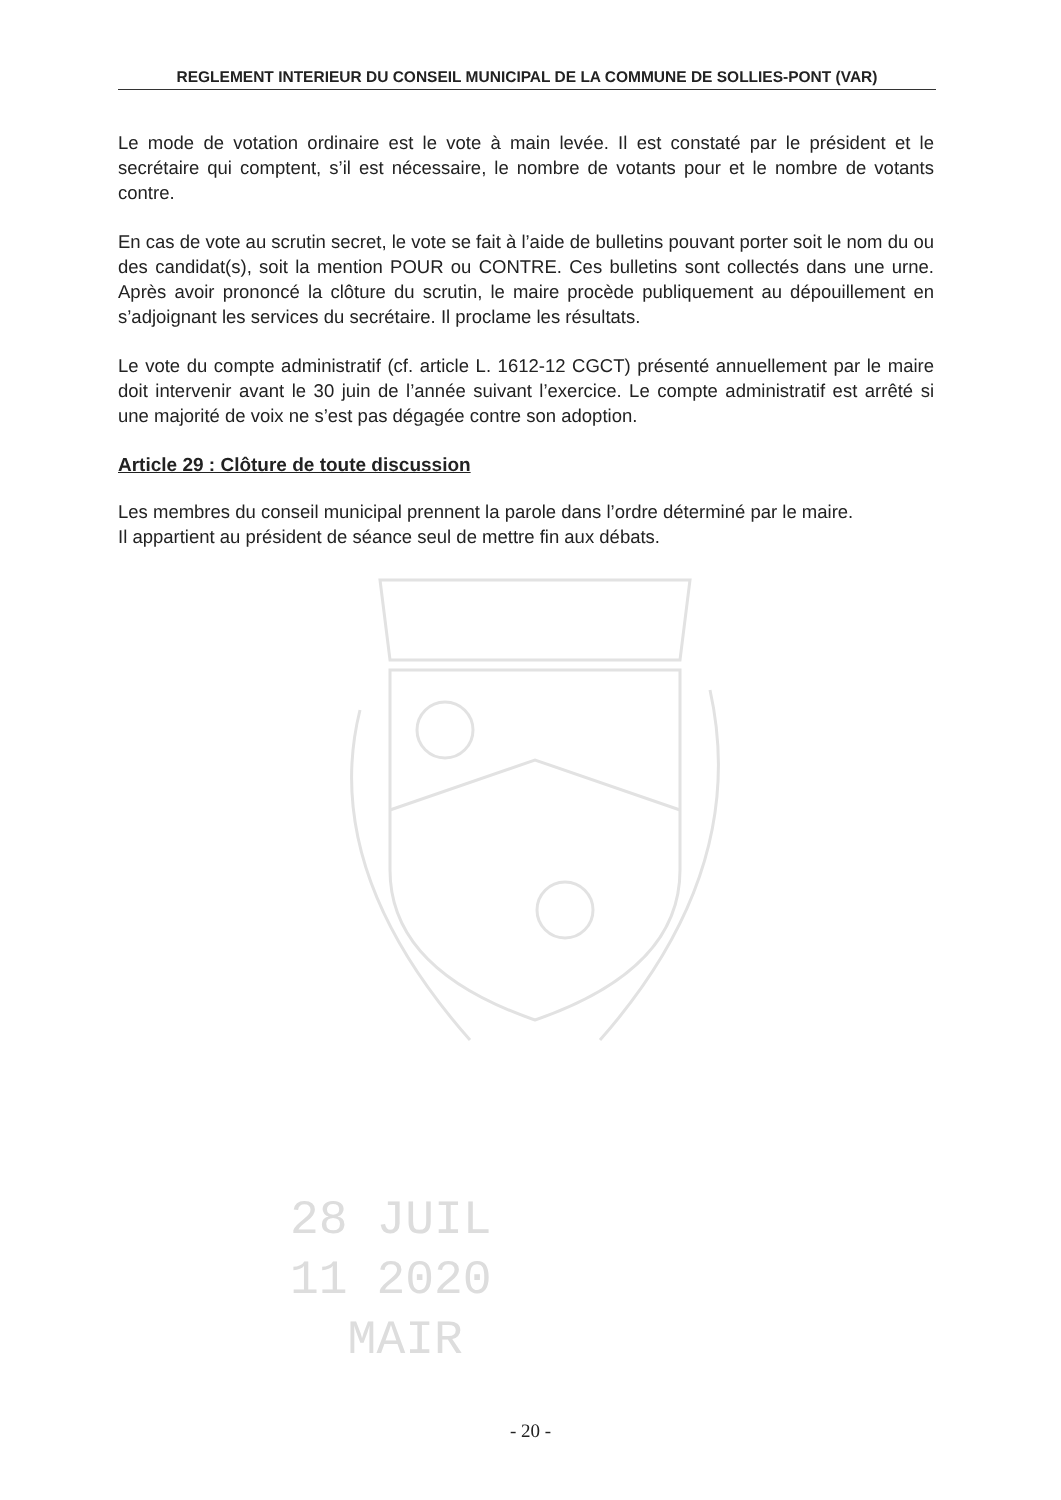REGLEMENT INTERIEUR DU CONSEIL MUNICIPAL DE LA COMMUNE DE SOLLIES-PONT (VAR)
Le mode de votation ordinaire est le vote à main levée. Il est constaté par le président et le secrétaire qui comptent, s’il est nécessaire, le nombre de votants pour et le nombre de votants contre.
En cas de vote au scrutin secret, le vote se fait à l’aide de bulletins pouvant porter soit le nom du ou des candidat(s), soit la mention POUR ou CONTRE. Ces bulletins sont collectés dans une urne. Après avoir prononcé la clôture du scrutin, le maire procède publiquement au dépouillement en s’adjoignant les services du secrétaire. Il proclame les résultats.
Le vote du compte administratif (cf. article L. 1612-12 CGCT) présenté annuellement par le maire doit intervenir avant le 30 juin de l’année suivant l’exercice. Le compte administratif est arrêté si une majorité de voix ne s’est pas dégagée contre son adoption.
Article 29 : Clôture de toute discussion
Les membres du conseil municipal prennent la parole dans l’ordre déterminé par le maire.
Il appartient au président de séance seul de mettre fin aux débats.
28 JUIL
11 2020
MAIR
- 20 -